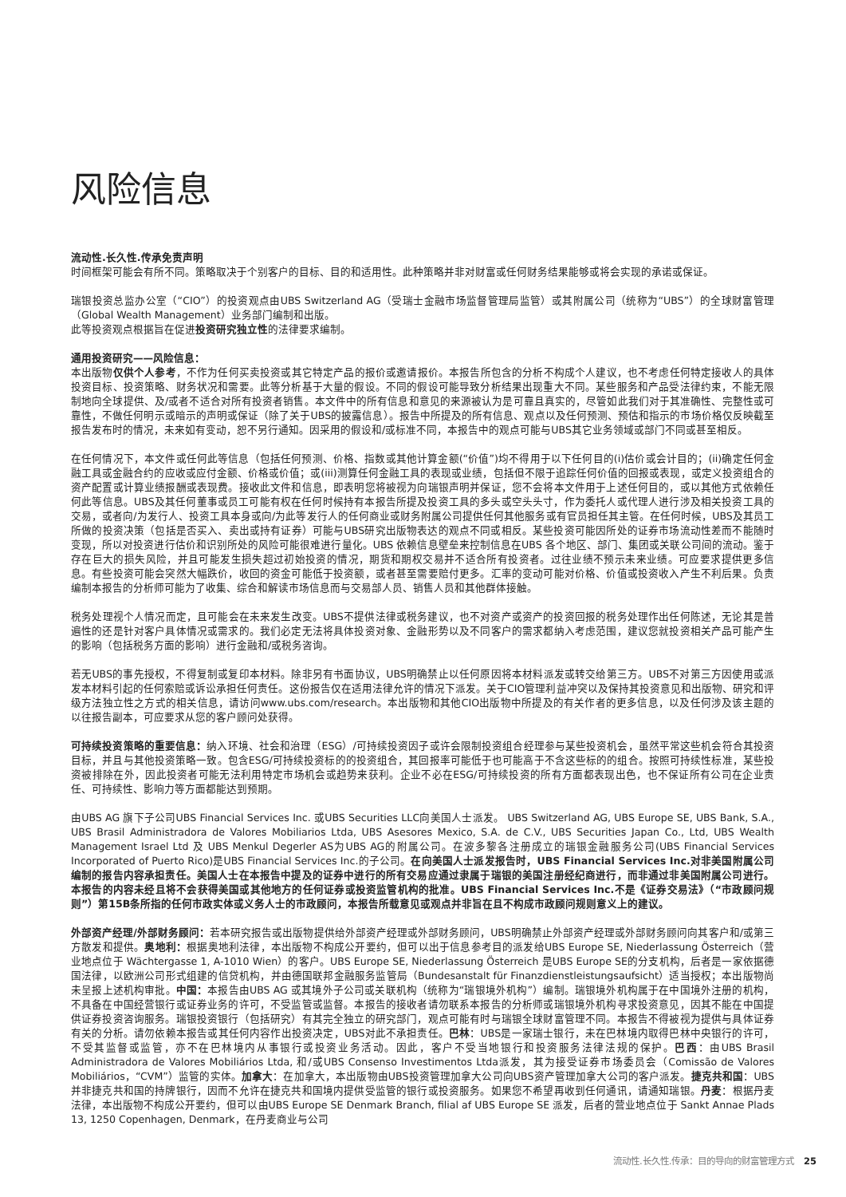风险信息
流动性.长久性.传承免责声明
时间框架可能会有所不同。策略取决于个别客户的目标、目的和适用性。此种策略并非对财富或任何财务结果能够或将会实现的承诺或保证。
瑞银投资总监办公室（“CIO”）的投资观点由UBS Switzerland AG（受瑞士金融市场监督管理局监管）或其附属公司（统称为“UBS”）的全球财富管理（Global Wealth Management）业务部门编制和出版。
此等投资观点根据旨在促进投资研究独立性的法律要求编制。
通用投资研究——风险信息：
本出版物仅供个人参考，不作为任何买卖投资或其它特定产品的报价或邀请报价。本报告所包含的分析不构成个人建议，也不考虑任何特定接收人的具体投资目标、投资策略、财务状况和需要。此等分析基于大量的假设。不同的假设可能导致分析结果出现重大不同。某些服务和产品受法律约束，不能无限制地向全球提供、及/或者不适合对所有投资者销售。本文件中的所有信息和意见的来源被认为是可靠且真实的，尽管如此我们对于其准确性、完整性或可靠性，不做任何明示或暗示的声明或保证（除了关于UBS的披露信息）。报告中所提及的所有信息、观点以及任何预测、预估和指示的市场价格仅反映截至报告发布时的情况，未来如有变动，恕不另行通知。因采用的假设和/或标准不同，本报告中的观点可能与UBS其它业务领域或部门不同或甚至相反。
在任何情况下，本文件或任何此等信息（包括任何预测、价格、指数或其他计算金额(“价值”)均不得用于以下任何目的(i)估价或会计目的；(ii)确定任何金融工具或金融合约的应收或应付金额、价格或价值；或(iii)测算任何金融工具的表现或业绩，包括但不限于追踪任何价值的回报或表现，或定义投资组合的资产配置或计算业绩报酬或表现费。接收此文件和信息，即表明您将被视为向瑞银声明并保证，您不会将本文件用于上述任何目的，或以其他方式依赖任何此等信息。UBS及其任何董事或员工可能有权在任何时候持有本报告所提及投资工具的多头或空头头寸，作为委托人或代理人进行涉及相关投资工具的交易，或者向/为发行人、投资工具本身或向/为此等发行人的任何商业或财务附属公司提供任何其他服务或有官员担任其主管。在任何时候，UBS及其员工所做的投资决策（包括是否买入、卖出或持有证券）可能与UBS研究出版物表达的观点不同或相反。某些投资可能因所处的证券市场流动性差而不能随时变现，所以对投资进行估价和识别所处的风险可能很难进行量化。UBS 依赖信息壁垒来控制信息在UBS 各个地区、部门、集团或关联公司间的流动。鉴于存在巨大的损失风险，并且可能发生损失超过初始投资的情况，期货和期权交易并不适合所有投资者。过往业绩不预示未来业绩。可应要求提供更多信息。有些投资可能会突然大幅跌价，收回的资金可能低于投资额，或者甚至需要赔付更多。汇率的变动可能对价格、价值或投资收入产生不利后果。负责编制本报告的分析师可能为了收集、综合和解读市场信息而与交易部人员、销售人员和其他群体接触。
税务处理视个人情况而定，且可能会在未来发生改变。UBS不提供法律或税务建议，也不对资产或资产的投资回报的税务处理作出任何陈述，无论其是普遍性的还是针对客户具体情况或需求的。我们必定无法将具体投资对象、金融形势以及不同客户的需求都纳入考虑范围，建议您就投资相关产品可能产生的影响（包括税务方面的影响）进行金融和/或税务咨询。
若无UBS的事先授权，不得复制或复印本材料。除非另有书面协议，UBS明确禁止以任何原因将本材料派发或转交给第三方。UBS不对第三方因使用或派发本材料引起的任何索赔或诉讼承担任何责任。这份报告仅在适用法律允许的情况下派发。关于CIO管理利益冲突以及保持其投资意见和出版物、研究和评级方法独立性之方式的相关信息，请访问www.ubs.com/research。本出版物和其他CIO出版物中所提及的有关作者的更多信息，以及任何涉及该主题的以往报告副本，可应要求从您的客户顾问处获得。
可持续投资策略的重要信息：纳入环境、社会和治理（ESG）/可持续投资因子或许会限制投资组合经理参与某些投资机会，虽然平常这些机会符合其投资目标，并且与其他投资策略一致。包含ESG/可持续投资标的的投资组合，其回报率可能低于也可能高于不含这些标的的组合。按照可持续性标准，某些投资被排除在外，因此投资者可能无法利用特定市场机会或趋势来获利。企业不必在ESG/可持续投资的所有方面都表现出色，也不保证所有公司在企业责任、可持续性、影响力等方面都能达到预期。
由UBS AG 旗下子公司UBS Financial Services Inc. 或UBS Securities LLC向美国人士派发。 UBS Switzerland AG, UBS Europe SE, UBS Bank, S.A., UBS Brasil Administradora de Valores Mobiliarios Ltda, UBS Asesores Mexico, S.A. de C.V., UBS Securities Japan Co., Ltd, UBS Wealth Management Israel Ltd 及 UBS Menkul Degerler AS为UBS AG的附属公司。在波多黎各注册成立的瑞银金融服务公司(UBS Financial Services Incorporated of Puerto Rico)是UBS Financial Services Inc.的子公司。在向美国人士派发报告时，UBS Financial Services Inc.对非美国附属公司编制的报告内容承担责任。美国人士在本报告中提及的证券中进行的所有交易应通过隶属于瑞银的美国注册经纪商进行，而非通过非美国附属公司进行。本报告的内容未经且将不会获得美国或其他地方的任何证券或投资监管机构的批准。UBS Financial Services Inc.不是《证券交易法》（“市政顾问规则”）第15B条所指的任何市政实体或义务人士的市政顾问，本报告所载意见或观点并非旨在且不构成市政顾问规则意义上的建议。
外部资产经理/外部财务顾问：若本研究报告或出版物提供给外部资产经理或外部财务顾问，UBS明确禁止外部资产经理或外部财务顾问向其客户和/或第三方散发和提供。奥地利：根据奥地利法律，本出版物不构成公开要约，但可以出于信息参考目的派发给UBS Europe SE, Niederlassung Österreich（营业地点位于 Wächtergasse 1, A-1010 Wien）的客户。UBS Europe SE, Niederlassung Österreich 是UBS Europe SE的分支机构，后者是一家依据德国法律，以欧洲公司形式组建的信贷机构，并由德国联邦金融服务监管局（Bundesanstalt für Finanzdienstleistungsaufsicht）适当授权；本出版物尚未呈报上述机构审批。中国：本报告由UBS AG 或其境外子公司或关联机构（统称为“瑞银境外机构”）编制。瑞银境外机构属于在中国境外注册的机构，不具备在中国经营银行或证券业务的许可，不受监管或监督。本报告的接收者请勿联系本报告的分析师或瑞银境外机构寻求投资意见，因其不能在中国提供证券投资咨询服务。瑞银投资银行（包括研究）有其完全独立的研究部门，观点可能有时与瑞银全球财富管理不同。本报告不得被视为提供与具体证券有关的分析。请勿依赖本报告或其任何内容作出投资决定，UBS对此不承担责任。巴林：UBS是一家瑞士银行，未在巴林境内取得巴林中央银行的许可，不受其监督或监管，亦不在巴林境内从事银行或投资业务活动。因此，客户不受当地银行和投资服务法律法规的保护。巴西：由UBS Brasil Administradora de Valores Mobiliários Ltda, 和/或UBS Consenso Investimentos Ltda派发，其为接受证券市场委员会（Comissão de Valores Mobiliários，“CVM”）监管的实体。加拿大：在加拿大，本出版物由UBS投资管理加拿大公司向UBS资产管理加拿大公司的客户派发。捷克共和国：UBS 并非捷克共和国的持牌银行，因而不允许在捷克共和国境内提供受监管的银行或投资服务。如果您不希望再收到任何通讯，请通知瑞银。丹麦：根据丹麦法律，本出版物不构成公开要约，但可以由UBS Europe SE Denmark Branch, filial af UBS Europe SE 派发，后者的营业地点位于 Sankt Annae Plads 13, 1250 Copenhagen, Denmark，在丹麦商业与公司
流动性.长久性.传承：目的导向的财富管理方式 25